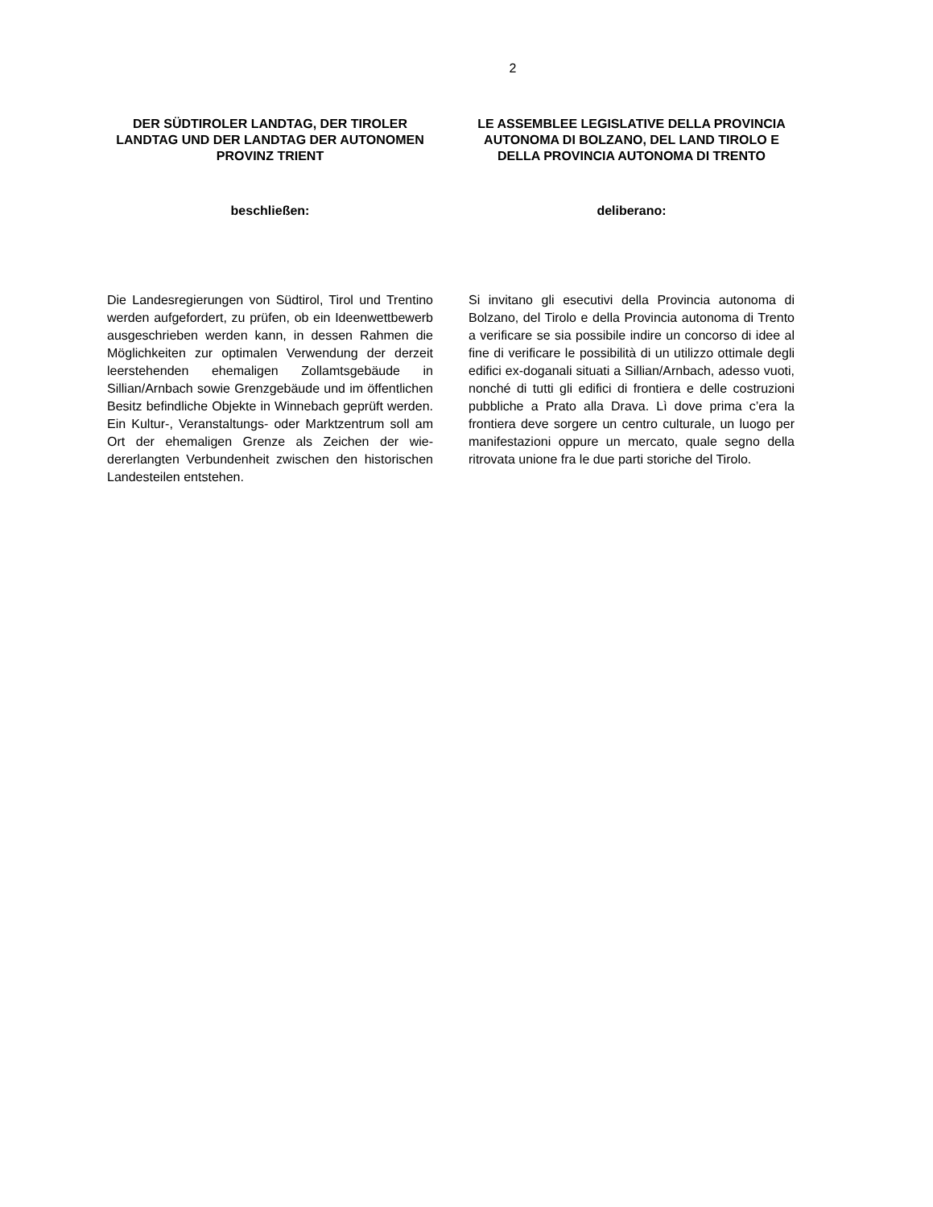2
DER SÜDTIROLER LANDTAG, DER TIROLER LANDTAG UND DER LANDTAG DER AUTONOMEN PROVINZ TRIENT
beschließen:
Die Landesregierungen von Südtirol, Tirol und Trentino werden aufgefordert, zu prüfen, ob ein Ideenwettbewerb ausgeschrieben wer­den kann, in dessen Rahmen die Möglichkei­ten zur optimalen Verwendung der derzeit leerstehenden ehemaligen Zollamtsgebäude in Sillian/Arnbach sowie Grenzgebäude und im öffentlichen Besitz befindliche Objekte in Winnebach geprüft werden. Ein Kultur-, Ve­ranstaltungs- oder Marktzentrum soll am Ort der ehemaligen Grenze als Zeichen der wie­dererlangten Verbundenheit zwischen den historischen Landesteilen entstehen.
LE ASSEMBLEE LEGISLATIVE DELLA PROVINCIA AUTONOMA DI BOLZANO, DEL LAND TIROLO E DELLA PROVINCIA AUTONOMA DI TRENTO
deliberano:
Si invitano gli esecutivi della Provincia auto­noma di Bolzano, del Tirolo e della Provincia autonoma di Trento a verificare se sia possi­bile indire un concorso di idee al fine di verifi­care le possibilità di un utilizzo ottimale degli edifici ex-doganali situati a Sillian/Arnbach, adesso vuoti, nonché di tutti gli edifici di fron­tiera e delle costruzioni pubbliche a Prato alla Drava. Lì dove prima c’era la frontiera deve sorgere un centro culturale, un luogo per manifestazioni oppure un mercato, quale segno della ritrovata unione fra le due parti storiche del Tirolo.